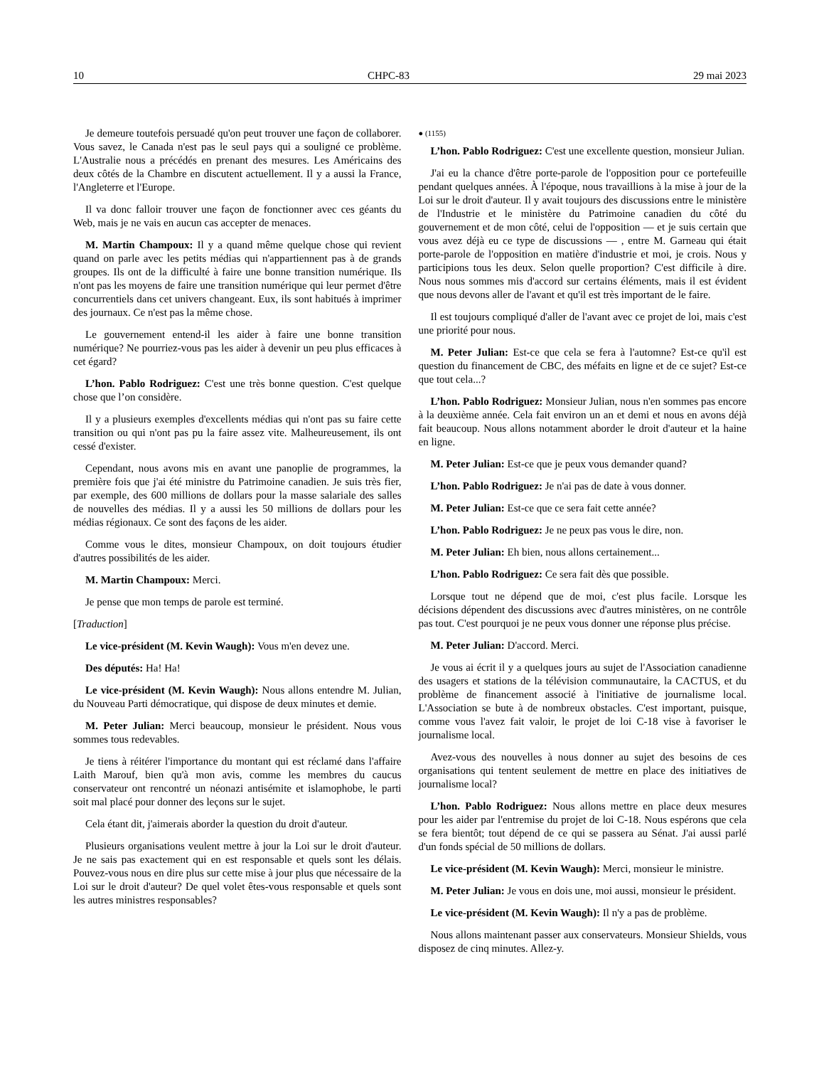10 CHPC-83 29 mai 2023
Je demeure toutefois persuadé qu'on peut trouver une façon de collaborer. Vous savez, le Canada n'est pas le seul pays qui a souligné ce problème. L'Australie nous a précédés en prenant des mesures. Les Américains des deux côtés de la Chambre en discutent actuellement. Il y a aussi la France, l'Angleterre et l'Europe.
Il va donc falloir trouver une façon de fonctionner avec ces géants du Web, mais je ne vais en aucun cas accepter de menaces.
M. Martin Champoux: Il y a quand même quelque chose qui revient quand on parle avec les petits médias qui n'appartiennent pas à de grands groupes. Ils ont de la difficulté à faire une bonne transition numérique. Ils n'ont pas les moyens de faire une transition numérique qui leur permet d'être concurrentiels dans cet univers changeant. Eux, ils sont habitués à imprimer des journaux. Ce n'est pas la même chose.
Le gouvernement entend-il les aider à faire une bonne transition numérique? Ne pourriez-vous pas les aider à devenir un peu plus efficaces à cet égard?
L’hon. Pablo Rodriguez: C'est une très bonne question. C'est quelque chose que l’on considère.
Il y a plusieurs exemples d'excellents médias qui n'ont pas su faire cette transition ou qui n'ont pas pu la faire assez vite. Malheureusement, ils ont cessé d'exister.
Cependant, nous avons mis en avant une panoplie de programmes, la première fois que j'ai été ministre du Patrimoine canadien. Je suis très fier, par exemple, des 600 millions de dollars pour la masse salariale des salles de nouvelles des médias. Il y a aussi les 50 millions de dollars pour les médias régionaux. Ce sont des façons de les aider.
Comme vous le dites, monsieur Champoux, on doit toujours étudier d'autres possibilités de les aider.
M. Martin Champoux: Merci.
Je pense que mon temps de parole est terminé.
[Traduction]
Le vice-président (M. Kevin Waugh): Vous m'en devez une.
Des députés: Ha! Ha!
Le vice-président (M. Kevin Waugh): Nous allons entendre M. Julian, du Nouveau Parti démocratique, qui dispose de deux minutes et demie.
M. Peter Julian: Merci beaucoup, monsieur le président. Nous vous sommes tous redevables.
Je tiens à réitérer l'importance du montant qui est réclamé dans l'affaire Laith Marouf, bien qu'à mon avis, comme les membres du caucus conservateur ont rencontré un néonazi antisémite et islamophobe, le parti soit mal placé pour donner des leçons sur le sujet.
Cela étant dit, j'aimerais aborder la question du droit d'auteur.
Plusieurs organisations veulent mettre à jour la Loi sur le droit d'auteur. Je ne sais pas exactement qui en est responsable et quels sont les délais. Pouvez-vous nous en dire plus sur cette mise à jour plus que nécessaire de la Loi sur le droit d'auteur? De quel volet êtes-vous responsable et quels sont les autres ministres responsables?
● (1155)
L’hon. Pablo Rodriguez: C'est une excellente question, monsieur Julian.
J'ai eu la chance d'être porte-parole de l'opposition pour ce portefeuille pendant quelques années. À l'époque, nous travaillions à la mise à jour de la Loi sur le droit d'auteur. Il y avait toujours des discussions entre le ministère de l'Industrie et le ministère du Patrimoine canadien du côté du gouvernement et de mon côté, celui de l'opposition — et je suis certain que vous avez déjà eu ce type de discussions — , entre M. Garneau qui était porte-parole de l'opposition en matière d'industrie et moi, je crois. Nous y participions tous les deux. Selon quelle proportion? C'est difficile à dire. Nous nous sommes mis d'accord sur certains éléments, mais il est évident que nous devons aller de l'avant et qu'il est très important de le faire.
Il est toujours compliqué d'aller de l'avant avec ce projet de loi, mais c'est une priorité pour nous.
M. Peter Julian: Est-ce que cela se fera à l'automne? Est-ce qu'il est question du financement de CBC, des méfaits en ligne et de ce sujet? Est-ce que tout cela...?
L’hon. Pablo Rodriguez: Monsieur Julian, nous n'en sommes pas encore à la deuxième année. Cela fait environ un an et demi et nous en avons déjà fait beaucoup. Nous allons notamment aborder le droit d'auteur et la haine en ligne.
M. Peter Julian: Est-ce que je peux vous demander quand?
L’hon. Pablo Rodriguez: Je n'ai pas de date à vous donner.
M. Peter Julian: Est-ce que ce sera fait cette année?
L’hon. Pablo Rodriguez: Je ne peux pas vous le dire, non.
M. Peter Julian: Eh bien, nous allons certainement...
L’hon. Pablo Rodriguez: Ce sera fait dès que possible.
Lorsque tout ne dépend que de moi, c'est plus facile. Lorsque les décisions dépendent des discussions avec d'autres ministères, on ne contrôle pas tout. C'est pourquoi je ne peux vous donner une réponse plus précise.
M. Peter Julian: D'accord. Merci.
Je vous ai écrit il y a quelques jours au sujet de l'Association canadienne des usagers et stations de la télévision communautaire, la CACTUS, et du problème de financement associé à l'initiative de journalisme local. L'Association se bute à de nombreux obstacles. C'est important, puisque, comme vous l'avez fait valoir, le projet de loi C-18 vise à favoriser le journalisme local.
Avez-vous des nouvelles à nous donner au sujet des besoins de ces organisations qui tentent seulement de mettre en place des initiatives de journalisme local?
L’hon. Pablo Rodriguez: Nous allons mettre en place deux mesures pour les aider par l'entremise du projet de loi C-18. Nous espérons que cela se fera bientôt; tout dépend de ce qui se passera au Sénat. J'ai aussi parlé d'un fonds spécial de 50 millions de dollars.
Le vice-président (M. Kevin Waugh): Merci, monsieur le ministre.
M. Peter Julian: Je vous en dois une, moi aussi, monsieur le président.
Le vice-président (M. Kevin Waugh): Il n'y a pas de problème.
Nous allons maintenant passer aux conservateurs. Monsieur Shields, vous disposez de cinq minutes. Allez-y.